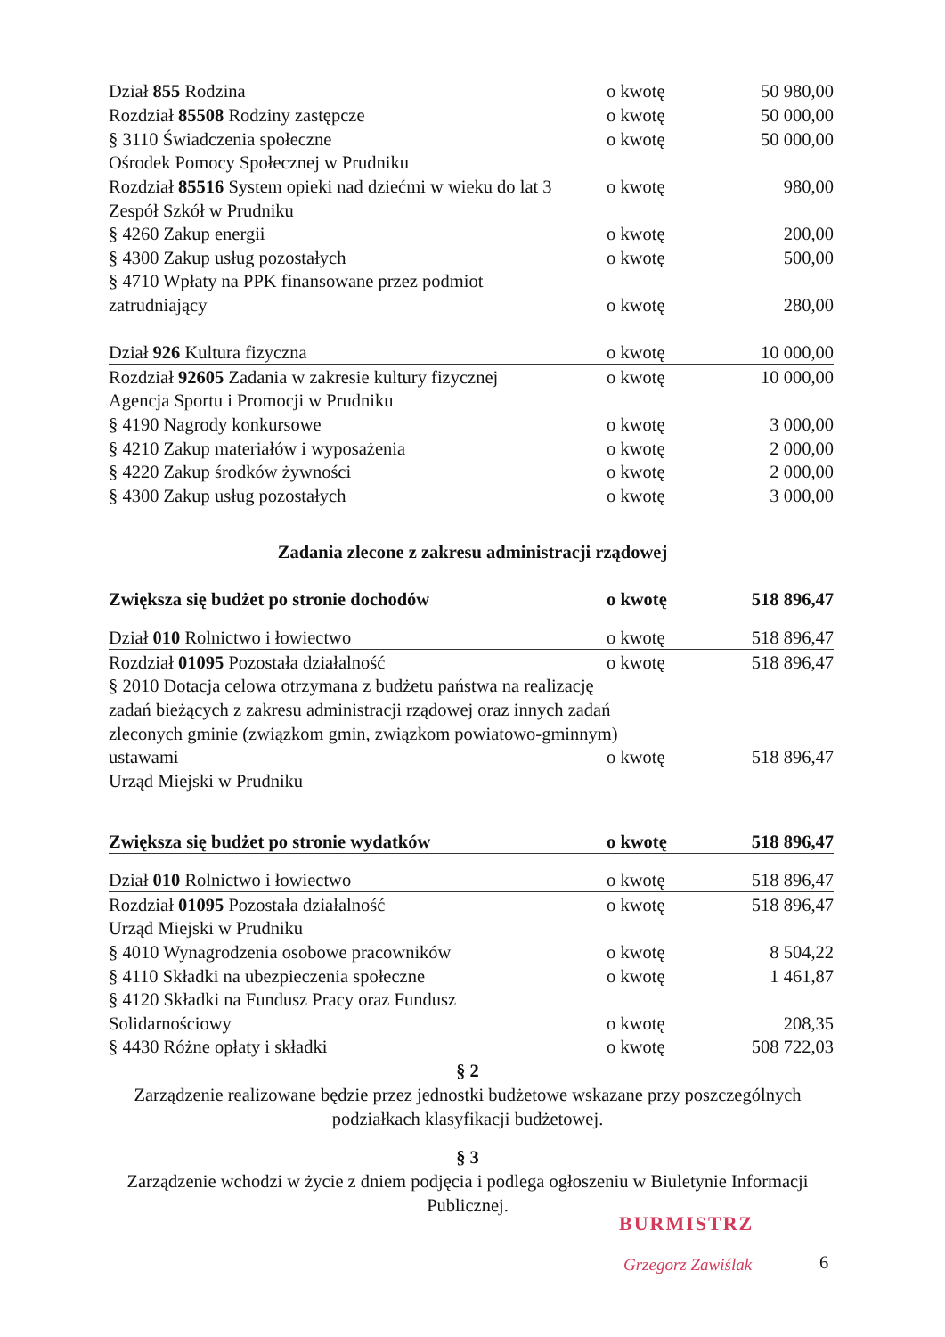| Dział 855 Rodzina | o kwotę | 50 980,00 |
| Rozdział 85508 Rodziny zastępcze | o kwotę | 50 000,00 |
| § 3110 Świadczenia społeczne | o kwotę | 50 000,00 |
| Ośrodek Pomocy Społecznej w Prudniku | | |
| Rozdział 85516 System opieki nad dziećmi w wieku do lat 3 | o kwotę | 980,00 |
| Zespół Szkół w Prudniku | | |
| § 4260 Zakup energii | o kwotę | 200,00 |
| § 4300 Zakup usług pozostałych | o kwotę | 500,00 |
| § 4710 Wpłaty na PPK finansowane przez podmiot | | |
| zatrudniający | o kwotę | 280,00 |
| Dział 926 Kultura fizyczna | o kwotę | 10 000,00 |
| Rozdział 92605 Zadania w zakresie kultury fizycznej | o kwotę | 10 000,00 |
| Agencja Sportu i Promocji w Prudniku | | |
| § 4190 Nagrody konkursowe | o kwotę | 3 000,00 |
| § 4210 Zakup materiałów i wyposażenia | o kwotę | 2 000,00 |
| § 4220 Zakup środków żywności | o kwotę | 2 000,00 |
| § 4300 Zakup usług pozostałych | o kwotę | 3 000,00 |
Zadania zlecone z zakresu administracji rządowej
| Zwiększa się budżet po stronie dochodów | o kwotę | 518 896,47 |
| Dział 010 Rolnictwo i łowiectwo | o kwotę | 518 896,47 |
| Rozdział 01095 Pozostała działalność | o kwotę | 518 896,47 |
| § 2010 Dotacja celowa otrzymana z budżetu państwa na realizację | | |
| zadań bieżących z zakresu administracji rządowej oraz innych zadań | | |
| zleconych gminie (związkom gmin, związkom powiatowo-gminnym) | | |
| ustawami | o kwotę | 518 896,47 |
| Urząd Miejski w Prudniku | | |
| Zwiększa się budżet po stronie wydatków | o kwotę | 518 896,47 |
| Dział 010 Rolnictwo i łowiectwo | o kwotę | 518 896,47 |
| Rozdział 01095 Pozostała działalność | o kwotę | 518 896,47 |
| Urząd Miejski w Prudniku | | |
| § 4010 Wynagrodzenia osobowe pracowników | o kwotę | 8 504,22 |
| § 4110 Składki na ubezpieczenia społeczne | o kwotę | 1 461,87 |
| § 4120 Składki na Fundusz Pracy oraz Fundusz | | |
| Solidarnościowy | o kwotę | 208,35 |
| § 4430 Różne opłaty i składki | o kwotę | 508 722,03 |
§ 2
Zarządzenie realizowane będzie przez jednostki budżetowe wskazane przy poszczególnych podziałkach klasyfikacji budżetowej.
§ 3
Zarządzenie wchodzi w życie z dniem podjęcia i podlega ogłoszeniu w Biuletynie Informacji Publicznej.
BURMISTRZ
Grzegorz Zawiślak 6